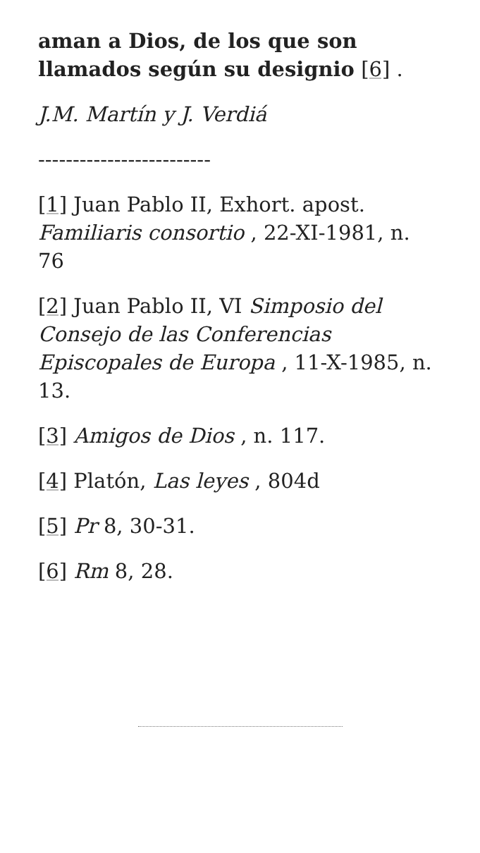aman a Dios, de los que son llamados según su designio [6] .
J.M. Martín y J. Verdiá
-------------------------
[1] Juan Pablo II, Exhort. apost. Familiaris consortio , 22-XI-1981, n. 76
[2] Juan Pablo II, VI Simposio del Consejo de las Conferencias Episcopales de Europa , 11-X-1985, n. 13.
[3] Amigos de Dios , n. 117.
[4] Platón, Las leyes , 804d
[5] Pr 8, 30-31.
[6] Rm 8, 28.